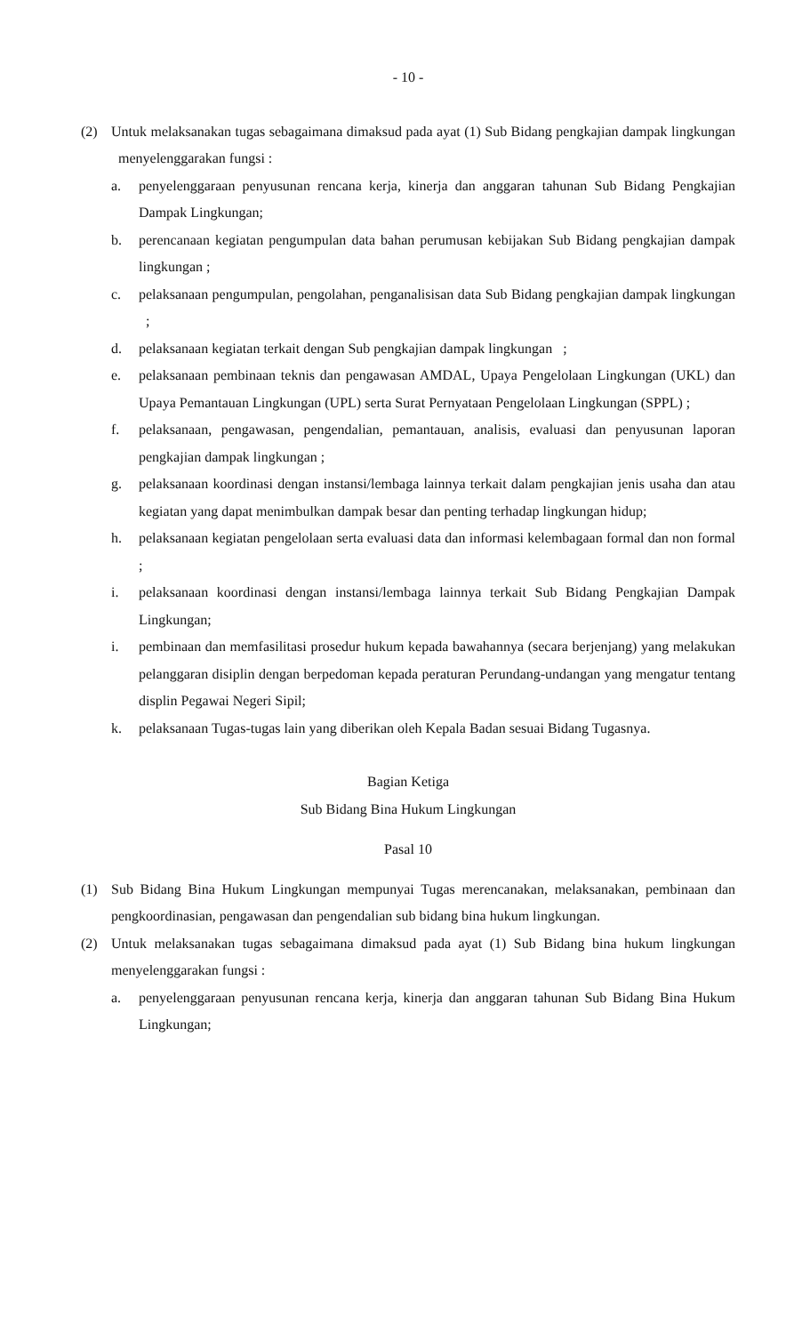- 10 -
(2) Untuk melaksanakan tugas sebagaimana dimaksud pada ayat (1) Sub Bidang pengkajian dampak lingkungan menyelenggarakan fungsi :
a. penyelenggaraan penyusunan rencana kerja, kinerja dan anggaran tahunan Sub Bidang Pengkajian Dampak Lingkungan;
b. perencanaan kegiatan pengumpulan data bahan perumusan kebijakan Sub Bidang pengkajian dampak lingkungan ;
c. pelaksanaan pengumpulan, pengolahan, penganalisisan data Sub Bidang pengkajian dampak lingkungan ;
d. pelaksanaan kegiatan terkait dengan Sub pengkajian dampak lingkungan ;
e. pelaksanaan pembinaan teknis dan pengawasan AMDAL, Upaya Pengelolaan Lingkungan (UKL) dan Upaya Pemantauan Lingkungan (UPL) serta Surat Pernyataan Pengelolaan Lingkungan (SPPL) ;
f. pelaksanaan, pengawasan, pengendalian, pemantauan, analisis, evaluasi dan penyusunan laporan pengkajian dampak lingkungan ;
g. pelaksanaan koordinasi dengan instansi/lembaga lainnya terkait dalam pengkajian jenis usaha dan atau kegiatan yang dapat menimbulkan dampak besar dan penting terhadap lingkungan hidup;
h. pelaksanaan kegiatan pengelolaan serta evaluasi data dan informasi kelembagaan formal dan non formal ;
i. pelaksanaan koordinasi dengan instansi/lembaga lainnya terkait Sub Bidang Pengkajian Dampak Lingkungan;
i. pembinaan dan memfasilitasi prosedur hukum kepada bawahannya (secara berjenjang) yang melakukan pelanggaran disiplin dengan berpedoman kepada peraturan Perundang-undangan yang mengatur tentang displin Pegawai Negeri Sipil;
k. pelaksanaan Tugas-tugas lain yang diberikan oleh Kepala Badan sesuai Bidang Tugasnya.
Bagian Ketiga
Sub Bidang Bina Hukum Lingkungan
Pasal 10
(1) Sub Bidang Bina Hukum Lingkungan mempunyai Tugas merencanakan, melaksanakan, pembinaan dan pengkoordinasian, pengawasan dan pengendalian sub bidang bina hukum lingkungan.
(2) Untuk melaksanakan tugas sebagaimana dimaksud pada ayat (1) Sub Bidang bina hukum lingkungan menyelenggarakan fungsi :
a. penyelenggaraan penyusunan rencana kerja, kinerja dan anggaran tahunan Sub Bidang Bina Hukum Lingkungan;